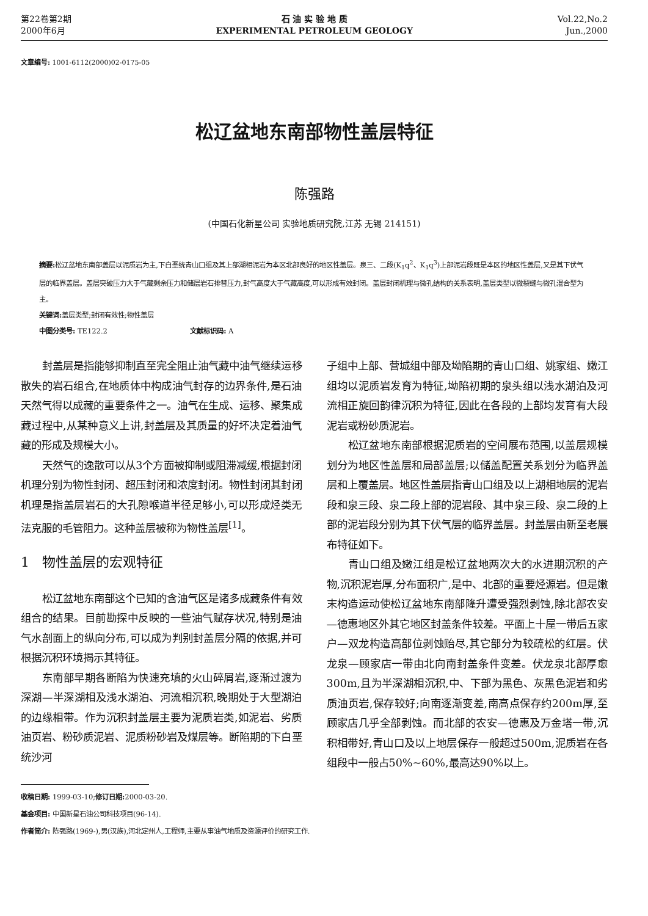第22卷第2期
2000年6月
石 油 实 验 地 质
EXPERIMENTAL PETROLEUM GEOLOGY
Vol.22,No.2
Jun.,2000
文章编号: 1001-6112(2000)02-0175-05
松辽盆地东南部物性盖层特征
陈强路
(中国石化新星公司 实验地质研究院,江苏 无锡 214151)
摘要: 松辽盆地东南部盖层以泥质岩为主,下白垩统青山口组及其上部湖相泥岩为本区北部良好的地区性盖层。泉三、二段(K<sub>1</sub>q<sup>2</sup>、K<sub>1</sub>q<sup>3</sup>)上部泥岩段既是本区的地区性盖层,又是其下伏气层的临界盖层。盖层突破压力大于气藏剩余压力和储层岩石排替压力,封气高度大于气藏高度,可以形成有效封闭。盖层封闭机理与微孔结构的关系表明,盖层类型以微裂缝与微孔混合型为主。
关键词: 盖层类型;封闭有效性;物性盖层
中图分类号: TE122.2 文献标识码: A
封盖层是指能够抑制直至完全阻止油气藏中油气继续运移散失的岩石组合,在地质体中构成油气封存的边界条件,是石油天然气得以成藏的重要条件之一。油气在生成、运移、聚集成藏过程中,从某种意义上讲,封盖层及其质量的好坏决定着油气藏的形成及规模大小。
天然气的逸散可以从3个方面被抑制或阻滞减缓,根据封闭机理分别为物性封闭、超压封闭和浓度封闭。物性封闭其封闭机理是指盖层岩石的大孔隙喉道半径足够小,可以形成烃类无法克服的毛管阻力。这种盖层被称为物性盖层<sup>[1]</sup>。
1 物性盖层的宏观特征
松辽盆地东南部这个已知的含油气区是诸多成藏条件有效组合的结果。目前勘探中反映的一些油气赋存状况,特别是油气水剖面上的纵向分布,可以成为判别封盖层分隔的依据,并可根据沉积环境揭示其特征。
东南部早期各断陷为快速充填的火山碎屑岩,逐渐过渡为深湖—半深湖相及浅水湖泊、河流相沉积,晚期处于大型湖泊的边缘相带。作为沉积封盖层主要为泥质岩类,如泥岩、劣质油页岩、粉砂质泥岩、泥质粉砂岩及煤层等。断陷期的下白垩统沙河
子组中上部、营城组中部及坳陷期的青山口组、姚家组、嫩江组均以泥质岩发育为特征,坳陷初期的泉头组以浅水湖泊及河流相正旋回韵律沉积为特征,因此在各段的上部均发育有大段泥岩或粉砂质泥岩。
松辽盆地东南部根据泥质岩的空间展布范围,以盖层规模划分为地区性盖层和局部盖层;以储盖配置关系划分为临界盖层和上覆盖层。地区性盖层指青山口组及以上湖相地层的泥岩段和泉三段、泉二段上部的泥岩段、其中泉三段、泉二段的上部的泥岩段分别为其下伏气层的临界盖层。封盖层由新至老展布特征如下。
青山口组及嫩江组是松辽盆地两次大的水进期沉积的产物,沉积泥岩厚,分布面积广,是中、北部的重要烃源岩。但是嫩末构造运动使松辽盆地东南部隆升遭受强烈剥蚀,除北部农安—德惠地区外其它地区封盖条件较差。平面上十屋一带后五家户—双龙构造高部位剥蚀贻尽,其它部分为较疏松的红层。伏龙泉—顾家店一带由北向南封盖条件变差。伏龙泉北部厚愈300m,且为半深湖相沉积,中、下部为黑色、灰黑色泥岩和劣质油页岩,保存较好;向南逐渐变差,南高点保存约200m厚,至顾家店几乎全部剥蚀。而北部的农安—德惠及万金塔一带,沉积相带好,青山口及以上地层保存一般超过500m,泥质岩在各组段中一般占50%~60%,最高达90%以上。
收稿日期: 1999-03-10;修订日期: 2000-03-20.
基金项目: 中国新星石油公司科技项目(96-14).
作者简介: 陈强路(1969-),男(汉族),河北定州人,工程师,主要从事油气地质及资源评价的研究工作.